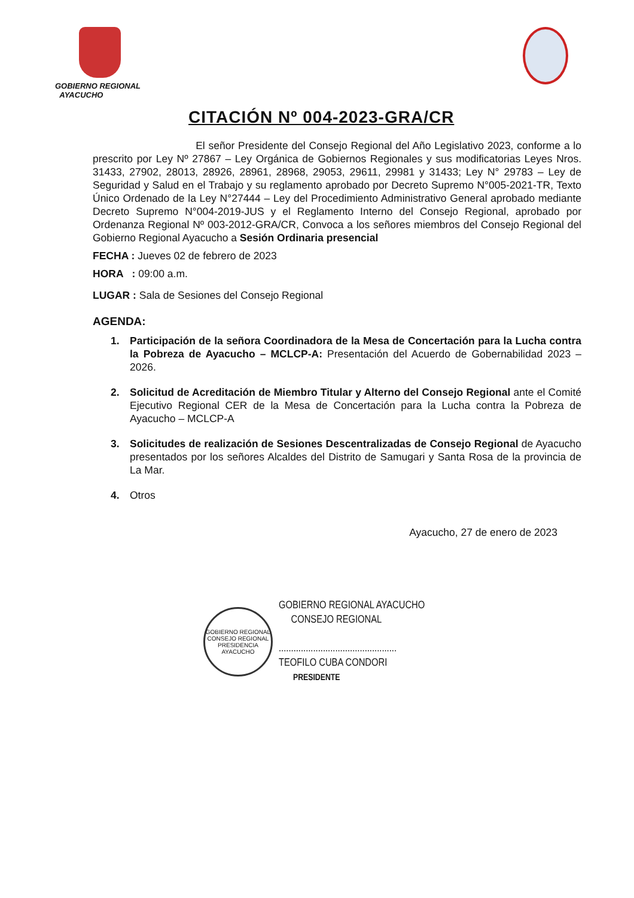GOBIERNO REGIONAL
AYACUCHO
CITACIÓN Nº 004-2023-GRA/CR
El señor Presidente del Consejo Regional del Año Legislativo 2023, conforme a lo prescrito por Ley Nº 27867 – Ley Orgánica de Gobiernos Regionales y sus modificatorias Leyes Nros. 31433, 27902, 28013, 28926, 28961, 28968, 29053, 29611, 29981 y 31433; Ley N° 29783 – Ley de Seguridad y Salud en el Trabajo y su reglamento aprobado por Decreto Supremo N°005-2021-TR, Texto Único Ordenado de la Ley N°27444 – Ley del Procedimiento Administrativo General aprobado mediante Decreto Supremo N°004-2019-JUS y el Reglamento Interno del Consejo Regional, aprobado por Ordenanza Regional Nº 003-2012-GRA/CR, Convoca a los señores miembros del Consejo Regional del Gobierno Regional Ayacucho a Sesión Ordinaria presencial
FECHA : Jueves 02 de febrero de 2023
HORA : 09:00 a.m.
LUGAR : Sala de Sesiones del Consejo Regional
AGENDA:
1. Participación de la señora Coordinadora de la Mesa de Concertación para la Lucha contra la Pobreza de Ayacucho – MCLCP-A: Presentación del Acuerdo de Gobernabilidad 2023 – 2026.
2. Solicitud de Acreditación de Miembro Titular y Alterno del Consejo Regional ante el Comité Ejecutivo Regional CER de la Mesa de Concertación para la Lucha contra la Pobreza de Ayacucho – MCLCP-A
3. Solicitudes de realización de Sesiones Descentralizadas de Consejo Regional de Ayacucho presentados por los señores Alcaldes del Distrito de Samugari y Santa Rosa de la provincia de La Mar.
4. Otros
Ayacucho, 27 de enero de 2023
GOBIERNO REGIONAL
CONSEJO REGIONAL
PRESIDENCIA
AYACUCHO
GOBIERNO REGIONAL AYACUCHO
CONSEJO REGIONAL
................................................
TEOFILO CUBA CONDORI
PRESIDENTE